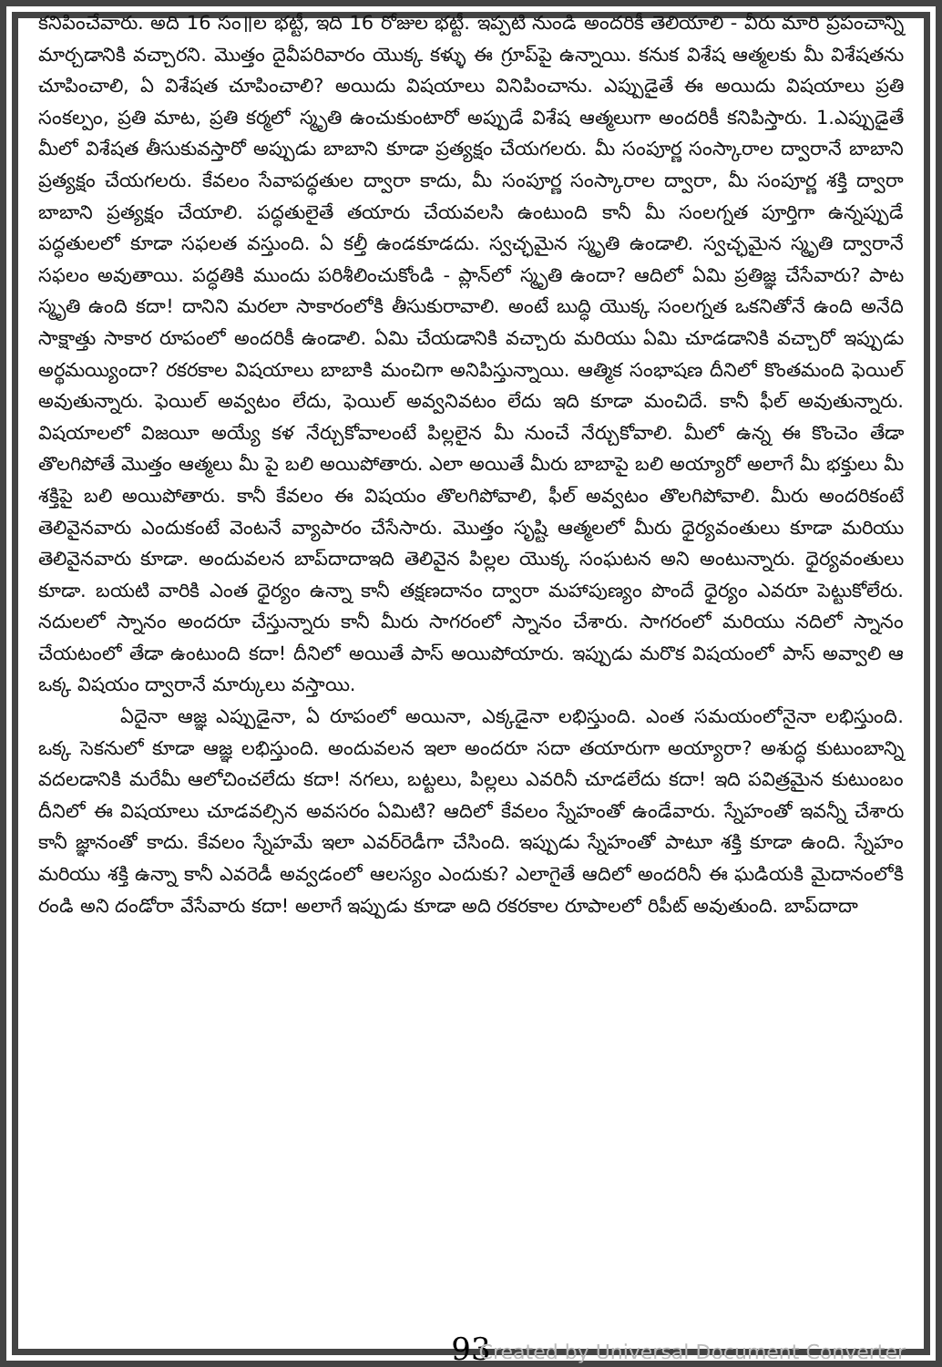కనిపించేవారు. అది 16 సం॥ల భట్టీ, ఇది 16 రోజుల భట్టీ. ఇప్పటి నుండి అందరికీ తెలియాలి - వీరు మారి ప్రపంచాన్ని మార్చడానికి వచ్చారని. మొత్తం దైవీపరివారం యొక్క కళ్ళు ఈ గ్రూప్‌పై ఉన్నాయి. కనుక విశేష ఆత్మలకు మీ విశేషతను చూపించాలి, ఏ విశేషత చూపించాలి? అయిదు విషయాలు వినిపించాను. ఎప్పుడైతే ఈ అయిదు విషయాలు ప్రతి సంకల్పం, ప్రతి మాట, ప్రతి కర్మలో స్మృతి ఉంచుకుంటారో అప్పుడే విశేష ఆత్మలుగా అందరికీ కనిపిస్తారు. 1.ఎప్పుడైతే మీలో విశేషత తీసుకువస్తారో అప్పుడు బాబాని కూడా ప్రత్యక్షం చేయగలరు. మీ సంపూర్ణ సంస్కారాల ద్వారానే బాబాని ప్రత్యక్షం చేయగలరు. కేవలం సేవాపద్ధతుల ద్వారా కాదు, మీ సంపూర్ణ సంస్కారాల ద్వారా, మీ సంపూర్ణ శక్తి ద్వారా బాబాని ప్రత్యక్షం చేయాలి. పద్ధతులైతే తయారు చేయవలసి ఉంటుంది కానీ మీ సంలగ్నత పూర్తిగా ఉన్నప్పుడే పద్ధతులలో కూడా సఫలత వస్తుంది. ఏ కల్తీ ఉండకూడదు. స్వచ్ఛమైన స్మృతి ఉండాలి. స్వచ్ఛమైన స్మృతి ద్వారానే సఫలం అవుతాయి. పద్ధతికి ముందు పరిశీలించుకోండి - ప్లాన్‌లో స్మృతి ఉందా? ఆదిలో ఏమి ప్రతిజ్ఞ చేసేవారు? పాట స్మృతి ఉంది కదా! దానిని మరలా సాకారంలోకి తీసుకురావాలి. అంటే బుద్ధి యొక్క సంలగ్నత ఒకనితోనే ఉంది అనేది సాక్షాత్తు సాకార రూపంలో అందరికీ ఉండాలి. ఏమి చేయడానికి వచ్చారు మరియు ఏమి చూడడానికి వచ్చారో ఇప్పుడు అర్థమయ్యిందా? రకరకాల విషయాలు బాబాకి మంచిగా అనిపిస్తున్నాయి. ఆత్మిక సంభాషణ దీనిలో కొంతమంది ఫెయిల్ అవుతున్నారు. ఫెయిల్ అవ్వటం లేదు, ఫెయిల్ అవ్వనివటం లేదు ఇది కూడా మంచిదే. కానీ ఫీల్ అవుతున్నారు. విషయాలలో విజయీ అయ్యే కళ నేర్చుకోవాలంటే పిల్లలైన మీ నుంచే నేర్చుకోవాలి. మీలో ఉన్న ఈ కొంచెం తేడా తొలగిపోతే మొత్తం ఆత్మలు మీ పై బలి అయిపోతారు. ఎలా అయితే మీరు బాబాపై బలి అయ్యారో అలాగే మీ భక్తులు మీ శక్తిపై బలి అయిపోతారు. కానీ కేవలం ఈ విషయం తొలగిపోవాలి, ఫీల్ అవ్వటం తొలగిపోవాలి. మీరు అందరికంటే తెలివైనవారు ఎందుకంటే వెంటనే వ్యాపారం చేసేసారు. మొత్తం సృష్టి ఆత్మలలో మీరు ధైర్యవంతులు కూడా మరియు తెలివైనవారు కూడా. అందువలన బాప్‌దాదాఇది తెలివైన పిల్లల యొక్క సంఘటన అని అంటున్నారు. ధైర్యవంతులు కూడా. బయటి వారికి ఎంత ధైర్యం ఉన్నా కానీ తక్షణదానం ద్వారా మహాపుణ్యం పొందే ధైర్యం ఎవరూ పెట్టుకోలేరు. నదులలో స్నానం అందరూ చేస్తున్నారు కానీ మీరు సాగరంలో స్నానం చేశారు. సాగరంలో మరియు నదిలో స్నానం చేయటంలో తేడా ఉంటుంది కదా! దీనిలో అయితే పాస్ అయిపోయారు. ఇప్పుడు మరొక విషయంలో పాస్ అవ్వాలి ఆ ఒక్క విషయం ద్వారానే మార్కులు వస్తాయి.
ఏదైనా ఆజ్ఞ ఎప్పుడైనా, ఏ రూపంలో అయినా, ఎక్కడైనా లభిస్తుంది. ఎంత సమయంలోనైనా లభిస్తుంది. ఒక్క సెకనులో కూడా ఆజ్ఞ లభిస్తుంది. అందువలన ఇలా అందరూ సదా తయారుగా అయ్యారా? అశుద్ధ కుటుంబాన్ని వదలడానికి మరేమీ ఆలోచించలేదు కదా! నగలు, బట్టలు, పిల్లలు ఎవరినీ చూడలేదు కదా! ఇది పవిత్రమైన కుటుంబం దీనిలో ఈ విషయాలు చూడవల్సిన అవసరం ఏమిటి? ఆదిలో కేవలం స్నేహంతో ఉండేవారు. స్నేహంతో ఇవన్నీ చేశారు కానీ జ్ఞానంతో కాదు. కేవలం స్నేహమే ఇలా ఎవర్‌రెడీగా చేసింది. ఇప్పుడు స్నేహంతో పాటూ శక్తి కూడా ఉంది. స్నేహం మరియు శక్తి ఉన్నా కానీ ఎవరెడీ అవ్వడంలో ఆలస్యం ఎందుకు? ఎలాగైతే ఆదిలో అందరినీ ఈ ఘడియకి మైదానంలోకి రండి అని దండోరా వేసేవారు కదా! అలాగే ఇప్పుడు కూడా అది రకరకాల రూపాలలో రిపీట్ అవుతుంది. బాప్‌దాదా
93
Created by Universal Document Converter